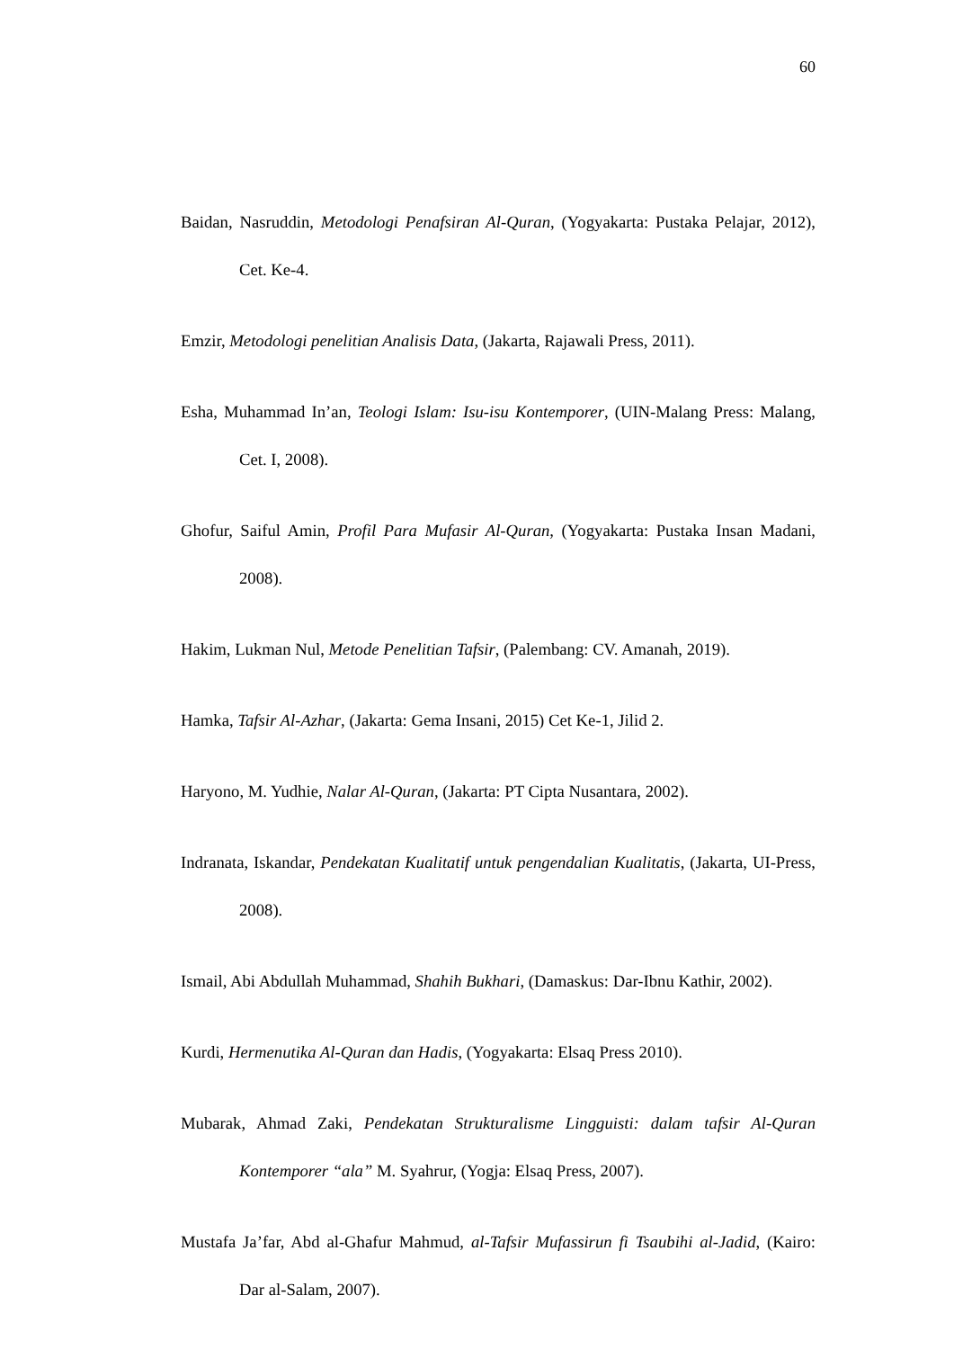60
Baidan, Nasruddin, Metodologi Penafsiran Al-Quran, (Yogyakarta: Pustaka Pelajar, 2012), Cet. Ke-4.
Emzir, Metodologi penelitian Analisis Data, (Jakarta, Rajawali Press, 2011).
Esha, Muhammad In’an, Teologi Islam: Isu-isu Kontemporer, (UIN-Malang Press: Malang, Cet. I, 2008).
Ghofur, Saiful Amin, Profil Para Mufasir Al-Quran, (Yogyakarta: Pustaka Insan Madani, 2008).
Hakim, Lukman Nul, Metode Penelitian Tafsir, (Palembang: CV. Amanah, 2019).
Hamka, Tafsir Al-Azhar, (Jakarta: Gema Insani, 2015) Cet Ke-1, Jilid 2.
Haryono, M. Yudhie, Nalar Al-Quran, (Jakarta: PT Cipta Nusantara, 2002).
Indranata, Iskandar, Pendekatan Kualitatif untuk pengendalian Kualitatis, (Jakarta, UI-Press, 2008).
Ismail, Abi Abdullah Muhammad, Shahih Bukhari, (Damaskus: Dar-Ibnu Kathir, 2002).
Kurdi, Hermenutika Al-Quran dan Hadis, (Yogyakarta: Elsaq Press 2010).
Mubarak, Ahmad Zaki, Pendekatan Strukturalisme Lingguisti: dalam tafsir Al-Quran Kontemporer “ala” M. Syahrur, (Yogja: Elsaq Press, 2007).
Mustafa Ja’far, Abd al-Ghafur Mahmud, al-Tafsir Mufassirun fi Tsaubihi al-Jadid, (Kairo: Dar al-Salam, 2007).